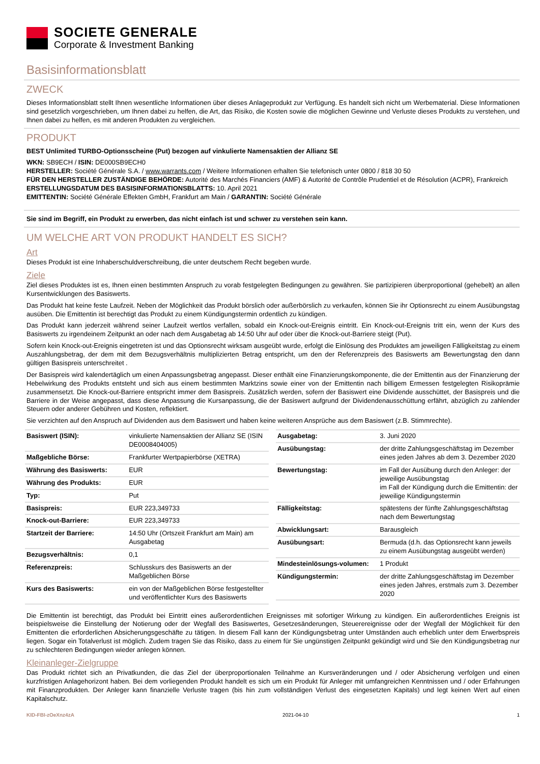SOCIETE GENERALE
Corporate & Investment Banking
Basisinformationsblatt
ZWECK
Dieses Informationsblatt stellt Ihnen wesentliche Informationen über dieses Anlageprodukt zur Verfügung. Es handelt sich nicht um Werbematerial. Diese Informationen sind gesetzlich vorgeschrieben, um Ihnen dabei zu helfen, die Art, das Risiko, die Kosten sowie die möglichen Gewinne und Verluste dieses Produkts zu verstehen, und Ihnen dabei zu helfen, es mit anderen Produkten zu vergleichen.
PRODUKT
BEST Unlimited TURBO-Optionsscheine (Put) bezogen auf vinkulierte Namensaktien der Allianz SE
WKN: SB9ECH / ISIN: DE000SB9ECH0
HERSTELLER: Société Générale S.A. / www.warrants.com / Weitere Informationen erhalten Sie telefonisch unter 0800 / 818 30 50
FÜR DEN HERSTELLER ZUSTÄNDIGE BEHÖRDE: Autorité des Marchés Financiers (AMF) & Autorité de Contrôle Prudentiel et de Résolution (ACPR), Frankreich
ERSTELLUNGSDATUM DES BASISINFORMATIONSBLATTS: 10. April 2021
EMITTENTIN: Société Générale Effekten GmbH, Frankfurt am Main / GARANTIN: Société Générale
Sie sind im Begriff, ein Produkt zu erwerben, das nicht einfach ist und schwer zu verstehen sein kann.
UM WELCHE ART VON PRODUKT HANDELT ES SICH?
Art
Dieses Produkt ist eine Inhaberschuldverschreibung, die unter deutschem Recht begeben wurde.
Ziele
Ziel dieses Produktes ist es, Ihnen einen bestimmten Anspruch zu vorab festgelegten Bedingungen zu gewähren. Sie partizipieren überproportional (gehebelt) an allen Kursentwicklungen des Basiswerts.
Das Produkt hat keine feste Laufzeit. Neben der Möglichkeit das Produkt börslich oder außerbörslich zu verkaufen, können Sie ihr Optionsrecht zu einem Ausübungstag ausüben. Die Emittentin ist berechtigt das Produkt zu einem Kündigungstermin ordentlich zu kündigen.
Das Produkt kann jederzeit während seiner Laufzeit wertlos verfallen, sobald ein Knock-out-Ereignis eintritt. Ein Knock-out-Ereignis tritt ein, wenn der Kurs des Basiswerts zu irgendeinem Zeitpunkt an oder nach dem Ausgabetag ab 14:50 Uhr auf oder über die Knock-out-Barriere steigt (Put).
Sofern kein Knock-out-Ereignis eingetreten ist und das Optionsrecht wirksam ausgeübt wurde, erfolgt die Einlösung des Produktes am jeweiligen Fälligkeitstag zu einem Auszahlungsbetrag, der dem mit dem Bezugsverhältnis multiplizierten Betrag entspricht, um den der Referenzpreis des Basiswerts am Bewertungstag den dann gültigen Basispreis unterschreitet .
Der Basispreis wird kalendertäglich um einen Anpassungsbetrag angepasst. Dieser enthält eine Finanzierungskomponente, die der Emittentin aus der Finanzierung der Hebelwirkung des Produkts entsteht und sich aus einem bestimmten Marktzins sowie einer von der Emittentin nach billigem Ermessen festgelegten Risikoprämie zusammensetzt. Die Knock-out-Barriere entspricht immer dem Basispreis. Zusätzlich werden, sofern der Basiswert eine Dividende ausschüttet, der Basispreis und die Barriere in der Weise angepasst, dass diese Anpassung die Kursanpassung, die der Basiswert aufgrund der Dividendenausschüttung erfährt, abzüglich zu zahlender Steuern oder anderer Gebühren und Kosten, reflektiert.
Sie verzichten auf den Anspruch auf Dividenden aus dem Basiswert und haben keine weiteren Ansprüche aus dem Basiswert (z.B. Stimmrechte).
| Basiswert (ISIN): | vinkulierte Namensaktien der Allianz SE (ISIN DE0008404005) |
| Maßgebliche Börse: | Frankfurter Wertpapierbörse (XETRA) |
| Währung des Basiswerts: | EUR |
| Währung des Produkts: | EUR |
| Typ: | Put |
| Basispreis: | EUR 223,349733 |
| Knock-out-Barriere: | EUR 223,349733 |
| Startzeit der Barriere: | 14:50 Uhr (Ortszeit Frankfurt am Main) am Ausgabetag |
| Bezugsverhältnis: | 0,1 |
| Referenzpreis: | Schlusskurs des Basiswerts an der Maßgeblichen Börse |
| Kurs des Basiswerts: | ein von der Maßgeblichen Börse festgestellter und veröffentlichter Kurs des Basiswerts |
| Ausgabetag: | 3. Juni 2020 |
| Ausübungstag: | der dritte Zahlungsgeschäftstag im Dezember eines jeden Jahres ab dem 3. Dezember 2020 |
| Bewertungstag: | im Fall der Ausübung durch den Anleger: der jeweilige Ausübungstag im Fall der Kündigung durch die Emittentin: der jeweilige Kündigungstermin |
| Fälligkeitstag: | spätestens der fünfte Zahlungsgeschäftstag nach dem Bewertungstag |
| Abwicklungsart: | Barausgleich |
| Ausübungsart: | Bermuda (d.h. das Optionsrecht kann jeweils zu einem Ausübungstag ausgeübt werden) |
| Mindesteinlösungs-volumen: | 1 Produkt |
| Kündigungstermin: | der dritte Zahlungsgeschäftstag im Dezember eines jeden Jahres, erstmals zum 3. Dezember 2020 |
Die Emittentin ist berechtigt, das Produkt bei Eintritt eines außerordentlichen Ereignisses mit sofortiger Wirkung zu kündigen. Ein außerordentliches Ereignis ist beispielsweise die Einstellung der Notierung oder der Wegfall des Basiswertes, Gesetzesänderungen, Steuerereignisse oder der Wegfall der Möglichkeit für den Emittenten die erforderlichen Absicherungsgeschäfte zu tätigen. In diesem Fall kann der Kündigungsbetrag unter Umständen auch erheblich unter dem Erwerbspreis liegen. Sogar ein Totalverlust ist möglich. Zudem tragen Sie das Risiko, dass zu einem für Sie ungünstigen Zeitpunkt gekündigt wird und Sie den Kündigungsbetrag nur zu schlechteren Bedingungen wieder anlegen können.
Kleinanleger-Zielgruppe
Das Produkt richtet sich an Privatkunden, die das Ziel der überproportionalen Teilnahme an Kursveränderungen und / oder Absicherung verfolgen und einen kurzfristigen Anlagehorizont haben. Bei dem vorliegenden Produkt handelt es sich um ein Produkt für Anleger mit umfangreichen Kenntnissen und / oder Erfahrungen mit Finanzprodukten. Der Anleger kann finanzielle Verluste tragen (bis hin zum vollständigen Verlust des eingesetzten Kapitals) und legt keinen Wert auf einen Kapitalschutz.
KID-FBI-zOeXnz4zA 2021-04-10 1